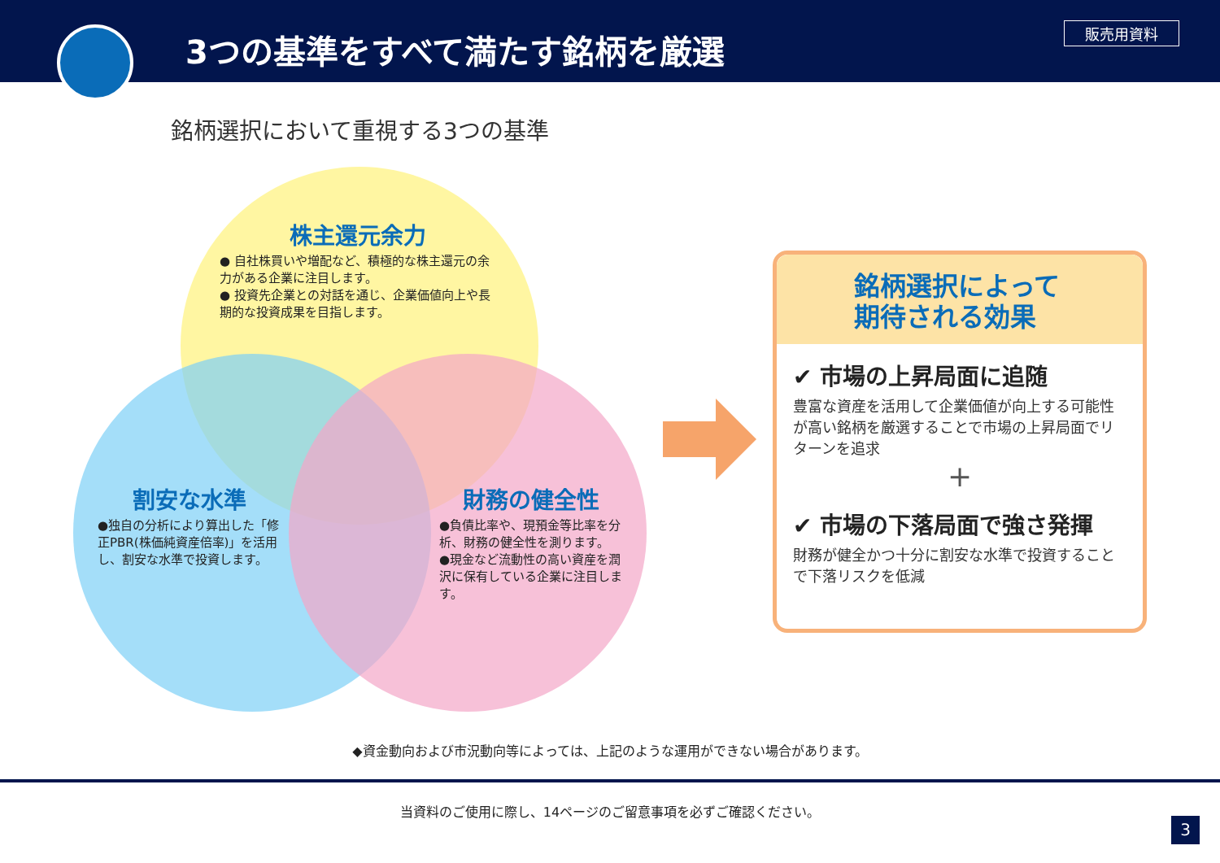3つの基準をすべて満たす銘柄を厳選
販売用資料
銘柄選択において重視する3つの基準
株主還元余力
● 自社株買いや増配など、積極的な株主還元の余力がある企業に注目します。
● 投資先企業との対話を通じ、企業価値向上や長期的な投資成果を目指します。
割安な水準
●独自の分析により算出した「修正PBR(株価純資産倍率)」を活用し、割安な水準で投資します。
財務の健全性
●負債比率や、現預金等比率を分析、財務の健全性を測ります。
●現金など流動性の高い資産を潤沢に保有している企業に注目します。
銘柄選択によって
期待される効果
✔ 市場の上昇局面に追随
豊富な資産を活用して企業価値が向上する可能性が高い銘柄を厳選することで市場の上昇局面でリターンを追求
+
✔ 市場の下落局面で強さ発揮
財務が健全かつ十分に割安な水準で投資することで下落リスクを低減
◆資金動向および市況動向等によっては、上記のような運用ができない場合があります。
当資料のご使用に際し、14ページのご留意事項を必ずご確認ください。
3